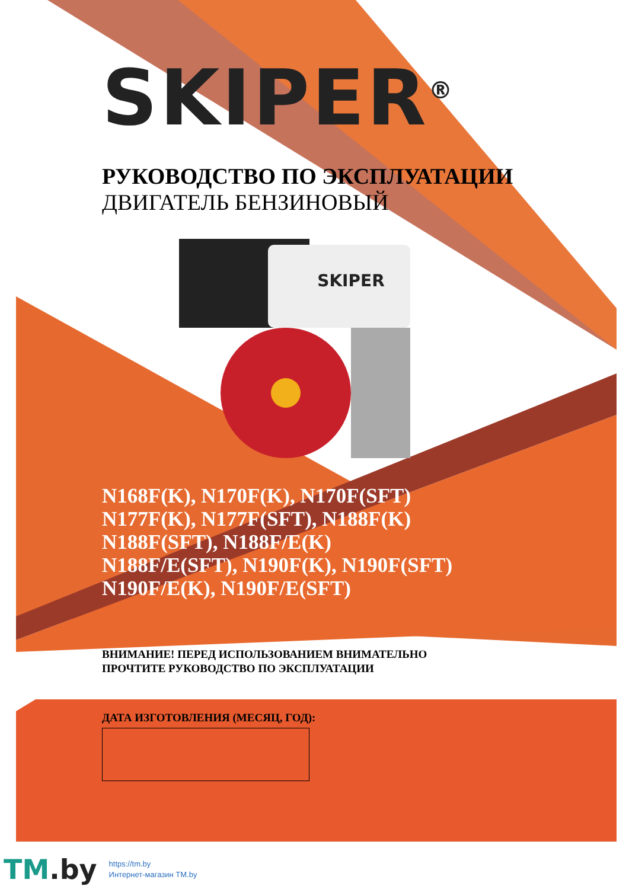SKIPER<sup>®</sup>
РУКОВОДСТВО ПО ЭКСПЛУАТАЦИИ
ДВИГАТЕЛЬ БЕНЗИНОВЫЙ
SKIPER
N168F(K), N170F(K), N170F(SFT)
N177F(K), N177F(SFT), N188F(K)
N188F(SFT), N188F/E(K)
N188F/E(SFT), N190F(K), N190F(SFT)
N190F/E(K), N190F/E(SFT)
ВНИМАНИЕ! ПЕРЕД ИСПОЛЬЗОВАНИЕМ ВНИМАТЕЛЬНО
ПРОЧТИТЕ РУКОВОДСТВО ПО ЭКСПЛУАТАЦИИ
ДАТА ИЗГОТОВЛЕНИЯ (МЕСЯЦ, ГОД):
TM.by
https://tm.by
Интернет-магазин TM.by